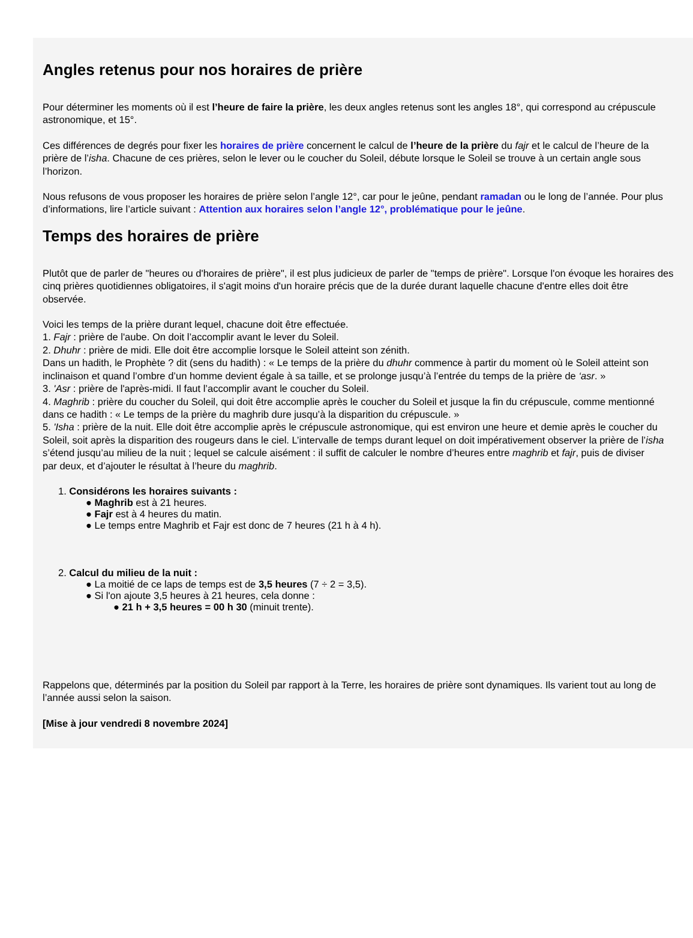Angles retenus pour nos horaires de prière
Pour déterminer les moments où il est l’heure de faire la prière, les deux angles retenus sont les angles 18°, qui correspond au crépuscule
astronomique, et 15°.
Ces différences de degrés pour fixer les horaires de prière concernent le calcul de l’heure de la prière du fajr et le calcul de l’heure de la
prière de l’isha. Chacune de ces prières, selon le lever ou le coucher du Soleil, débute lorsque le Soleil se trouve à un certain angle sous
l’horizon.
Nous refusons de vous proposer les horaires de prière selon l’angle 12°, car pour le jeûne, pendant ramadan ou le long de l’année. Pour plus
d’informations, lire l’article suivant : Attention aux horaires selon l’angle 12°, problématique pour le jeûne.
Temps des horaires de prière
Plutôt que de parler de "heures ou d'horaires de prière", il est plus judicieux de parler de "temps de prière". Lorsque l'on évoque les horaires des
cinq prières quotidiennes obligatoires, il s'agit moins d'un horaire précis que de la durée durant laquelle chacune d'entre elles doit être
observée.
Voici les temps de la prière durant lequel, chacune doit être effectuée.
1. Fajr : prière de l'aube. On doit l’accomplir avant le lever du Soleil.
2. Dhuhr : prière de midi. Elle doit être accomplie lorsque le Soleil atteint son zénith.
Dans un hadith, le Prophète ? dit (sens du hadith) : « Le temps de la prière du dhuhr commence à partir du moment où le Soleil atteint son
inclinaison et quand l’ombre d’un homme devient égale à sa taille, et se prolonge jusqu’à l’entrée du temps de la prière de ‘asr. »
3. 'Asr : prière de l'après-midi. Il faut l’accomplir avant le coucher du Soleil.
4. Maghrib : prière du coucher du Soleil, qui doit être accomplie après le coucher du Soleil et jusque la fin du crépuscule, comme mentionné
dans ce hadith : « Le temps de la prière du maghrib dure jusqu’à la disparition du crépuscule. »
5. 'Isha : prière de la nuit. Elle doit être accomplie après le crépuscule astronomique, qui est environ une heure et demie après le coucher du
Soleil, soit après la disparition des rougeurs dans le ciel. L’intervalle de temps durant lequel on doit impérativement observer la prière de l’isha
s’étend jusqu’au milieu de la nuit ; lequel se calcule aisément : il suffit de calculer le nombre d’heures entre maghrib et fajr, puis de diviser
par deux, et d’ajouter le résultat à l’heure du maghrib.
1. Considérons les horaires suivants :
● Maghrib est à 21 heures.
● Fajr est à 4 heures du matin.
● Le temps entre Maghrib et Fajr est donc de 7 heures (21 h à 4 h).
2. Calcul du milieu de la nuit :
● La moitié de ce laps de temps est de 3,5 heures (7 ÷ 2 = 3,5).
● Si l'on ajoute 3,5 heures à 21 heures, cela donne :
● 21 h + 3,5 heures = 00 h 30 (minuit trente).
Rappelons que, déterminés par la position du Soleil par rapport à la Terre, les horaires de prière sont dynamiques. Ils varient tout au long de
l’année aussi selon la saison.
[Mise à jour vendredi 8 novembre 2024]